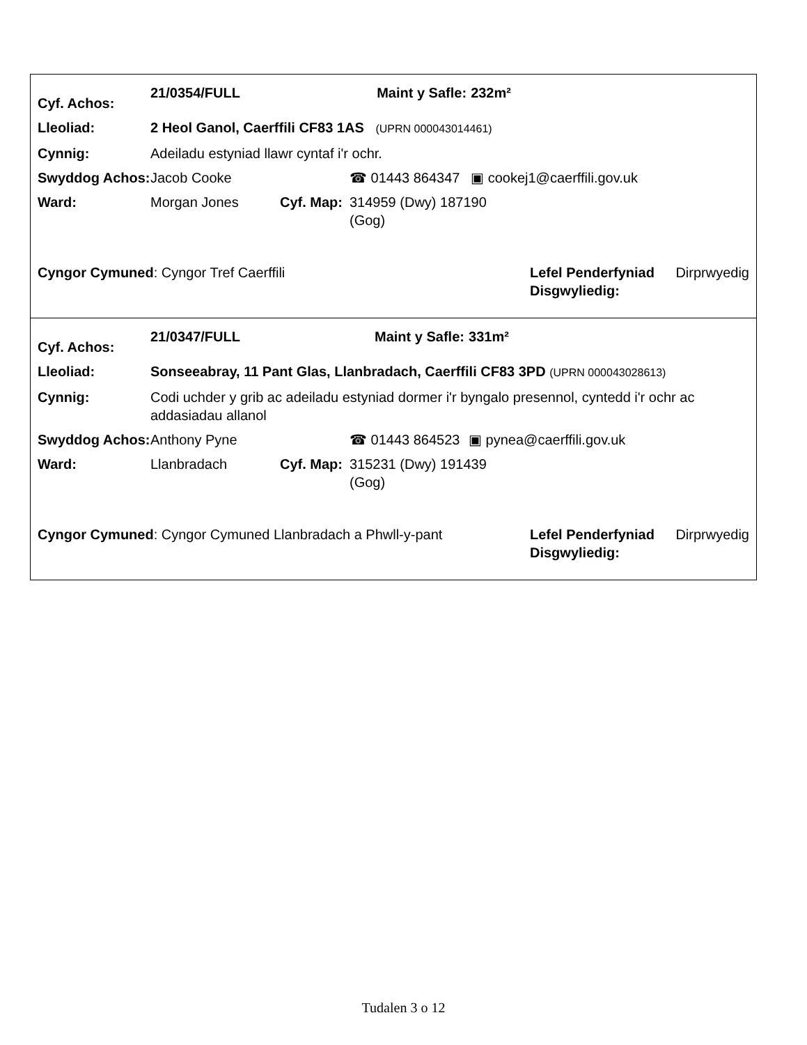| Cyf. Achos: | 21/0354/FULL | | | Maint y Safle: | 232m² |
| Lleoliad: | 2 Heol Ganol, Caerffili CF83 1AS (UPRN 000043014461) | | | | |
| Cynnig: | Adeiladu estyniad llawr cyntaf i'r ochr. | | | | |
| Swyddog Achos: | Jacob Cooke | | ☎ 01443 864347 | | ▣ cookej1@caerffili.gov.uk |
| Ward: | Morgan Jones | Cyf. Map: | 314959 (Dwy) 187190 (Gog) | | |
| Cyngor Cymuned : Cyngor Tref Caerffili | Lefel Penderfyniad Disgwyliedig: | Dirprwyedig |
| Cyf. Achos: | 21/0347/FULL | | | Maint y Safle: | 331m² |
| Lleoliad: | Sonseeabray, 11 Pant Glas, Llanbradach, Caerffili CF83 3PD (UPRN 000043028613) | | | | |
| Cynnig: | Codi uchder y grib ac adeiladu estyniad dormer i'r byngalo presennol, cyntedd i'r ochr ac addasiadau allanol | | | | |
| Swyddog Achos: | Anthony Pyne | | ☎ 01443 864523 | | ▣ pynea@caerffili.gov.uk |
| Ward: | Llanbradach | Cyf. Map: | 315231 (Dwy) 191439 (Gog) | | |
| Cyngor Cymuned : Cyngor Cymuned Llanbradach a Phwll-y-pant | Lefel Penderfyniad Disgwyliedig: | Dirprwyedig |
Tudalen 3 o 12